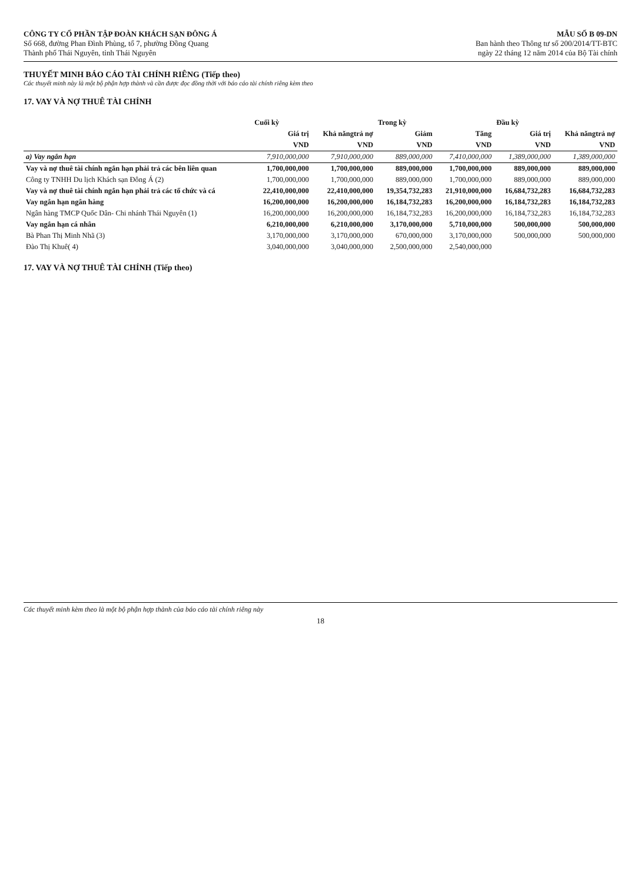CÔNG TY CỔ PHẦN TẬP ĐOÀN KHÁCH SẠN ĐÔNG Á
Số 668, đường Phan Đình Phùng, tổ 7, phường Đồng Quang
Thành phố Thái Nguyên, tỉnh Thái Nguyên
MẪU SỐ B 09-DN
Ban hành theo Thông tư số 200/2014/TT-BTC
ngày 22 tháng 12 năm 2014 của Bộ Tài chính
THUYẾT MINH BÁO CÁO TÀI CHÍNH RIÊNG (Tiếp theo)
Các thuyết minh này là một bộ phận hợp thành và cần được đọc đồng thời với báo cáo tài chính riêng kèm theo
17. VAY VÀ NỢ THUÊ TÀI CHÍNH
| | Cuối kỳ | | Trong kỳ | | Đầu kỳ | |
| --- | --- | --- | --- | --- | --- | --- |
| | Giá trị | Khả năngtrả nợ | Giảm | Tăng | Giá trị | Khả năngtrả nợ |
| | VND | VND | VND | VND | VND | VND |
| a) Vay ngắn hạn | 7,910,000,000 | 7,910,000,000 | 889,000,000 | 7,410,000,000 | 1,389,000,000 | 1,389,000,000 |
| Vay và nợ thuê tài chính ngắn hạn phải trả các bên liên quan | 1,700,000,000 | 1,700,000,000 | 889,000,000 | 1,700,000,000 | 889,000,000 | 889,000,000 |
| Công ty TNHH Du lịch Khách sạn Đông Á (2) | 1,700,000,000 | 1,700,000,000 | 889,000,000 | 1,700,000,000 | 889,000,000 | 889,000,000 |
| Vay và nợ thuê tài chính ngắn hạn phải trả các tổ chức và cá | 22,410,000,000 | 22,410,000,000 | 19,354,732,283 | 21,910,000,000 | 16,684,732,283 | 16,684,732,283 |
| Vay ngắn hạn ngân hàng | 16,200,000,000 | 16,200,000,000 | 16,184,732,283 | 16,200,000,000 | 16,184,732,283 | 16,184,732,283 |
| Ngân hàng TMCP Quốc Dân- Chi nhánh Thái Nguyên (1) | 16,200,000,000 | 16,200,000,000 | 16,184,732,283 | 16,200,000,000 | 16,184,732,283 | 16,184,732,283 |
| Vay ngắn hạn cá nhân | 6,210,000,000 | 6,210,000,000 | 3,170,000,000 | 5,710,000,000 | 500,000,000 | 500,000,000 |
| Bà Phan Thị Minh Nhã (3) | 3,170,000,000 | 3,170,000,000 | 670,000,000 | 3,170,000,000 | 500,000,000 | 500,000,000 |
| Đào Thị Khuê( 4) | 3,040,000,000 | 3,040,000,000 | 2,500,000,000 | 2,540,000,000 | | |
17. VAY VÀ NỢ THUÊ TÀI CHÍNH (Tiếp theo)
Các thuyết minh kèm theo là một bộ phận hợp thành của báo cáo tài chính riêng này
18